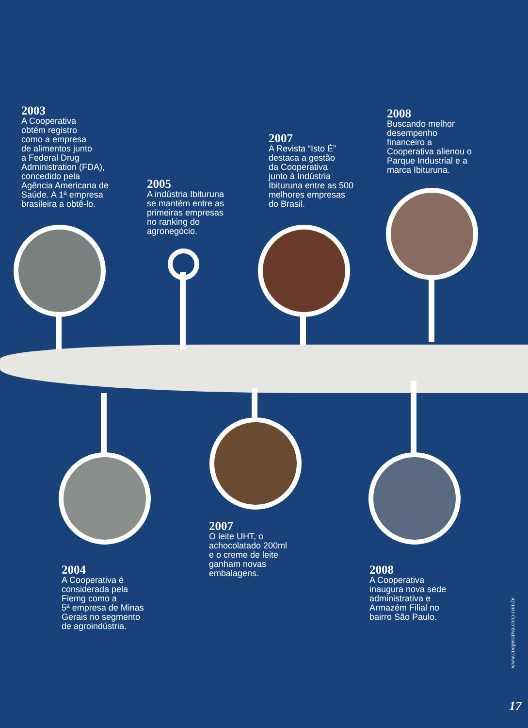2003
A Cooperativa
obtém registro
como a empresa
de alimentos junto
a Federal Drug
Administration (FDA),
concedido pela
Agência Americana de
Saúde. A 1ª empresa
brasileira a obtê-lo.
2005
A indústria Ibituruna
se mantém entre as
primeiras empresas
no ranking do
agronegócio.
2007
A Revista “Isto É”
destaca a gestão
da Cooperativa
junto à Indústria
Ibituruna entre as 500
melhores empresas
do Brasil.
2008
Buscando melhor
desempenho
financeiro a
Cooperativa alienou o
Parque Industrial e a
marca Ibituruna.
2004
A Cooperativa é
considerada pela
Fiemg como a
5ª empresa de Minas
Gerais no segmento
de agroindústria.
2007
O leite UHT, o
achocolatado 200ml
e o creme de leite
ganham novas
embalagens.
2008
A Cooperativa
inaugura nova sede
administrativa e
Armazém Filial no
bairro São Paulo.
www.cooperativa.coop.com.br
17